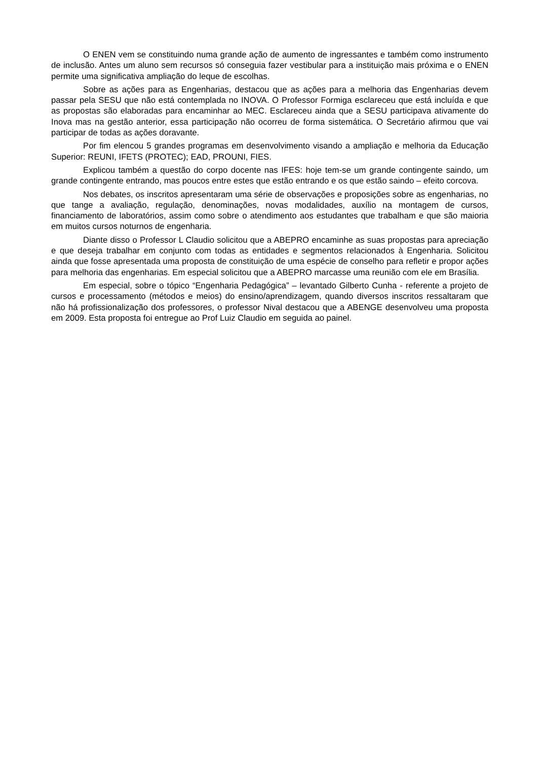O ENEN vem se constituindo numa grande ação de aumento de ingressantes e também como instrumento de inclusão. Antes um aluno sem recursos só conseguia fazer vestibular para a instituição mais próxima e o ENEN permite uma significativa ampliação do leque de escolhas.
Sobre as ações para as Engenharias, destacou que as ações para a melhoria das Engenharias devem passar pela SESU que não está contemplada no INOVA. O Professor Formiga esclareceu que está incluída e que as propostas são elaboradas para encaminhar ao MEC. Esclareceu ainda que a SESU participava ativamente do Inova mas na gestão anterior, essa participação não ocorreu de forma sistemática. O Secretário afirmou que vai participar de todas as ações doravante.
Por fim elencou 5 grandes programas em desenvolvimento visando a ampliação e melhoria da Educação Superior: REUNI, IFETS (PROTEC); EAD, PROUNI, FIES.
Explicou também a questão do corpo docente nas IFES: hoje tem-se um grande contingente saindo, um grande contingente entrando, mas poucos entre estes que estão entrando e os que estão saindo – efeito corcova.
Nos debates, os inscritos apresentaram uma série de observações e proposições sobre as engenharias, no que tange a avaliação, regulação, denominações, novas modalidades, auxílio na montagem de cursos, financiamento de laboratórios, assim como sobre o atendimento aos estudantes que trabalham e que são maioria em muitos cursos noturnos de engenharia.
Diante disso o Professor L Claudio solicitou que a ABEPRO encaminhe as suas propostas para apreciação e que deseja trabalhar em conjunto com todas as entidades e segmentos relacionados à Engenharia. Solicitou ainda que fosse apresentada uma proposta de constituição de uma espécie de conselho para refletir e propor ações para melhoria das engenharias. Em especial solicitou que a ABEPRO marcasse uma reunião com ele em Brasília.
Em especial, sobre o tópico “Engenharia Pedagógica” – levantado Gilberto Cunha - referente a projeto de cursos e processamento (métodos e meios) do ensino/aprendizagem, quando diversos inscritos ressaltaram que não há profissionalização dos professores, o professor Nival destacou que a ABENGE desenvolveu uma proposta em 2009. Esta proposta foi entregue ao Prof Luiz Claudio em seguida ao painel.